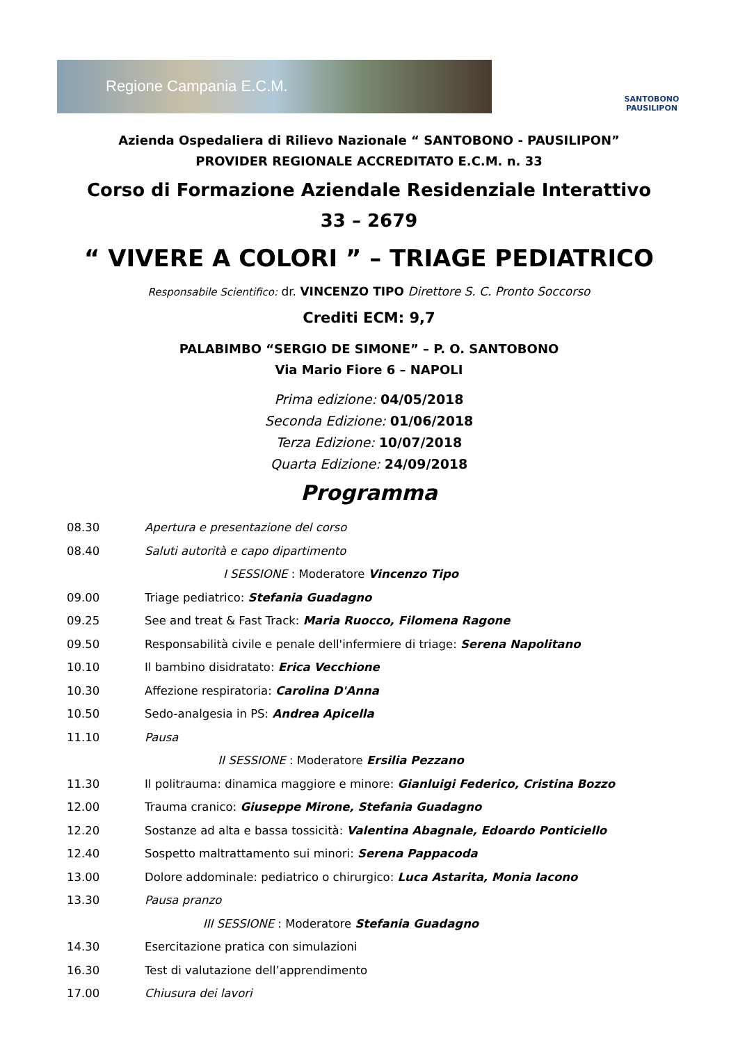Regione Campania E.C.M.
SANTOBONO
PAUSILIPON
Azienda Ospedaliera di Rilievo Nazionale “ SANTOBONO - PAUSILIPON”
PROVIDER REGIONALE ACCREDITATO E.C.M. n. 33
Corso di Formazione Aziendale Residenziale Interattivo
33 – 2679
“ VIVERE A COLORI ” – TRIAGE PEDIATRICO
Responsabile Scientifico: dr. VINCENZO TIPO Direttore S. C. Pronto Soccorso
Crediti ECM: 9,7
PALABIMBO “SERGIO DE SIMONE” – P. O. SANTOBONO
Via Mario Fiore 6 – NAPOLI
Prima edizione: 04/05/2018
Seconda Edizione: 01/06/2018
Terza Edizione: 10/07/2018
Quarta Edizione: 24/09/2018
Programma
| 08.30 | Apertura e presentazione del corso |
| 08.40 | Saluti autorità e capo dipartimento |
| I SESSIONE : Moderatore Vincenzo Tipo | |
| 09.00 | Triage pediatrico: Stefania Guadagno |
| 09.25 | See and treat & Fast Track: Maria Ruocco, Filomena Ragone |
| 09.50 | Responsabilità civile e penale dell'infermiere di triage: Serena Napolitano |
| 10.10 | Il bambino disidratato: Erica Vecchione |
| 10.30 | Affezione respiratoria: Carolina D'Anna |
| 10.50 | Sedo-analgesia in PS: Andrea Apicella |
| 11.10 | Pausa |
| II SESSIONE : Moderatore Ersilia Pezzano | |
| 11.30 | Il politrauma: dinamica maggiore e minore: Gianluigi Federico, Cristina Bozzo |
| 12.00 | Trauma cranico: Giuseppe Mirone, Stefania Guadagno |
| 12.20 | Sostanze ad alta e bassa tossicità: Valentina Abagnale, Edoardo Ponticiello |
| 12.40 | Sospetto maltrattamento sui minori: Serena Pappacoda |
| 13.00 | Dolore addominale: pediatrico o chirurgico: Luca Astarita, Monia Iacono |
| 13.30 | Pausa pranzo |
| III SESSIONE : Moderatore Stefania Guadagno | |
| 14.30 | Esercitazione pratica con simulazioni |
| 16.30 | Test di valutazione dell’apprendimento |
| 17.00 | Chiusura dei lavori |